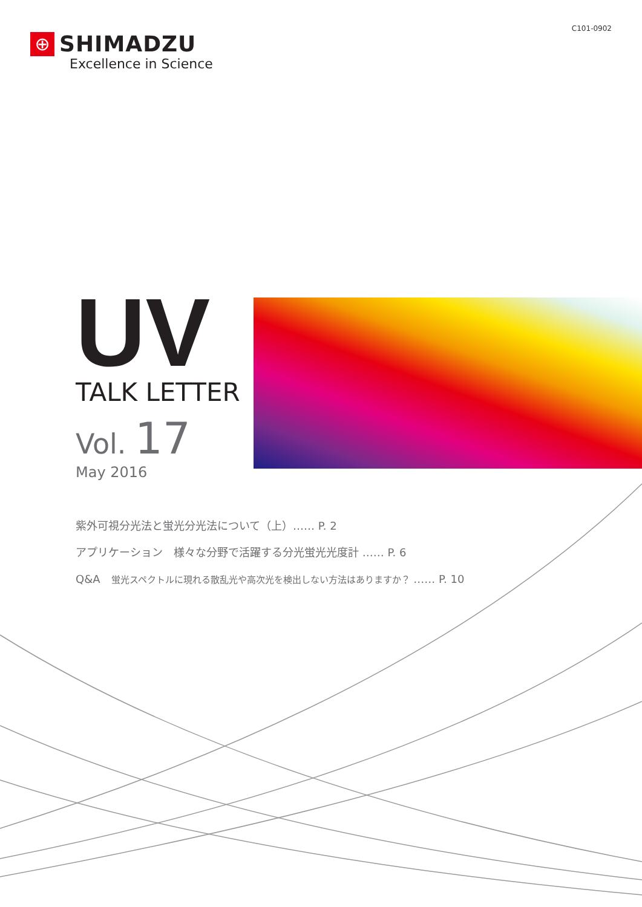C101-0902
⊕
SHIMADZU
Excellence in Science
UV
TALK LETTER
Vol. 17
May 2016
紫外可視分光法と蛍光分光法について（上）…… P. 2
アプリケーション　様々な分野で活躍する分光蛍光光度計 …… P. 6
Q&A　蛍光スペクトルに現れる散乱光や高次光を検出しない方法はありますか？ …… P. 10